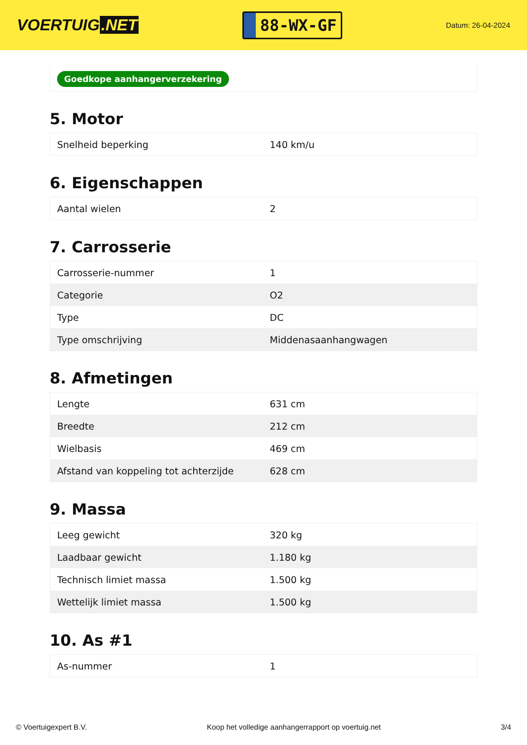VOERTUIG.NET
88-WX-GF
Datum: 26-04-2024
Goedkope aanhangerverzekering
5. Motor
| Snelheid beperking | 140 km/u |
6. Eigenschappen
| Aantal wielen | 2 |
7. Carrosserie
| Carrosserie-nummer | 1 |
| Categorie | O2 |
| Type | DC |
| Type omschrijving | Middenasaanhangwagen |
8. Afmetingen
| Lengte | 631 cm |
| Breedte | 212 cm |
| Wielbasis | 469 cm |
| Afstand van koppeling tot achterzijde | 628 cm |
9. Massa
| Leeg gewicht | 320 kg |
| Laadbaar gewicht | 1.180 kg |
| Technisch limiet massa | 1.500 kg |
| Wettelijk limiet massa | 1.500 kg |
10. As #1
| As-nummer | 1 |
© Voertuigexpert B.V. Koop het volledige aanhangerrapport op voertuig.net 3/4